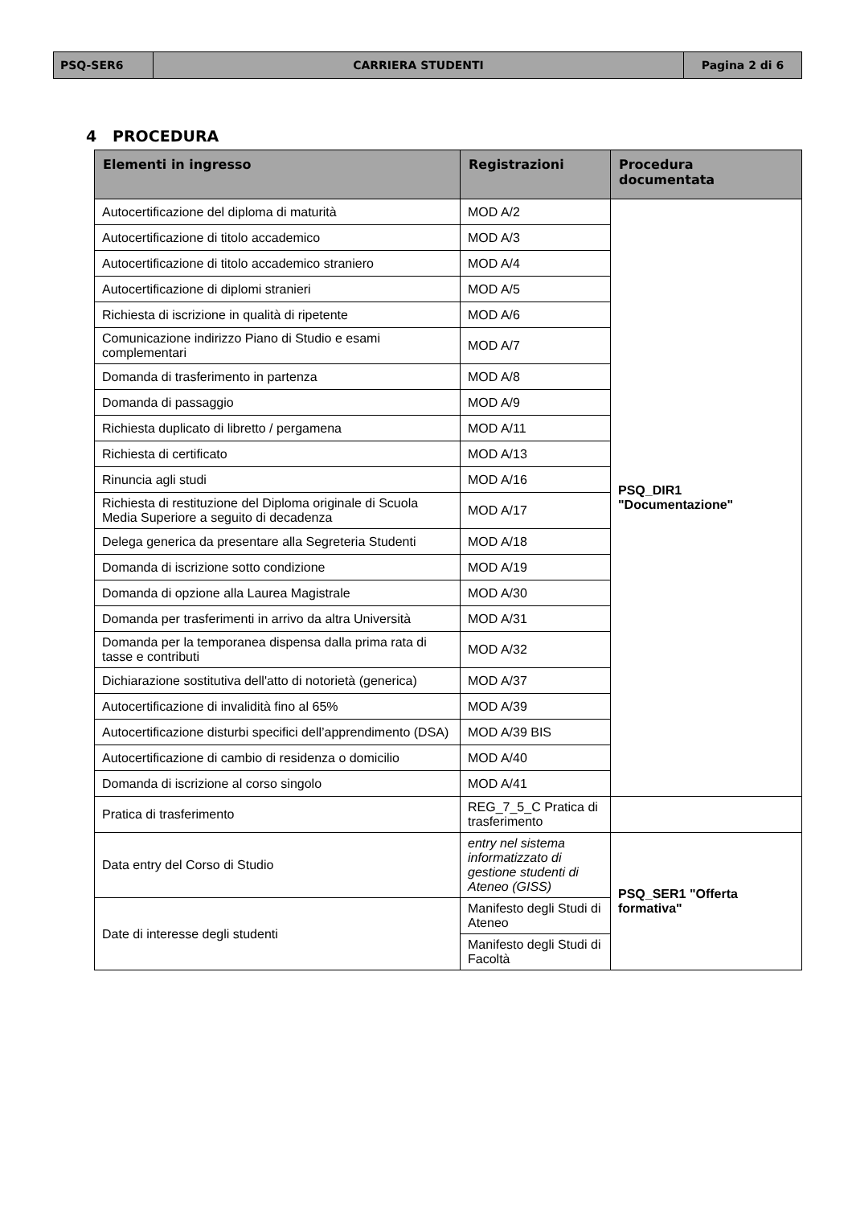| PSQ-SER6 | CARRIERA STUDENTI | Pagina 2 di 6 |
4 PROCEDURA
| Elementi in ingresso | Registrazioni | Procedura documentata |
| --- | --- | --- |
| Autocertificazione del diploma di maturità | MOD A/2 | PSQ_DIR1 "Documentazione" |
| Autocertificazione di titolo accademico | MOD A/3 | |
| Autocertificazione di titolo accademico straniero | MOD A/4 | |
| Autocertificazione di diplomi stranieri | MOD A/5 | |
| Richiesta di iscrizione in qualità di ripetente | MOD A/6 | |
| Comunicazione indirizzo Piano di Studio e esami complementari | MOD A/7 | |
| Domanda di trasferimento in partenza | MOD A/8 | |
| Domanda di passaggio | MOD A/9 | |
| Richiesta duplicato di libretto / pergamena | MOD A/11 | |
| Richiesta di certificato | MOD A/13 | |
| Rinuncia agli studi | MOD A/16 | |
| Richiesta di restituzione del Diploma originale di Scuola Media Superiore a seguito di decadenza | MOD A/17 | |
| Delega generica da presentare alla Segreteria Studenti | MOD A/18 | |
| Domanda di iscrizione sotto condizione | MOD A/19 | |
| Domanda di opzione alla Laurea Magistrale | MOD A/30 | |
| Domanda per trasferimenti in arrivo da altra Università | MOD A/31 | |
| Domanda per la temporanea dispensa dalla prima rata di tasse e contributi | MOD A/32 | |
| Dichiarazione sostitutiva dell'atto di notorietà (generica) | MOD A/37 | |
| Autocertificazione di invalidità fino al 65% | MOD A/39 | |
| Autocertificazione disturbi specifici dell’apprendimento (DSA) | MOD A/39 BIS | |
| Autocertificazione di cambio di residenza o domicilio | MOD A/40 | |
| Domanda di iscrizione al corso singolo | MOD A/41 | |
| Pratica di trasferimento | REG_7_5_C Pratica di trasferimento | |
| Data entry del Corso di Studio | entry nel sistema informatizzato di gestione studenti di Ateneo (GISS) | PSQ_SER1 "Offerta formativa" |
| Date di interesse degli studenti | Manifesto degli Studi di Ateneo | |
| | Manifesto degli Studi di Facoltà | |